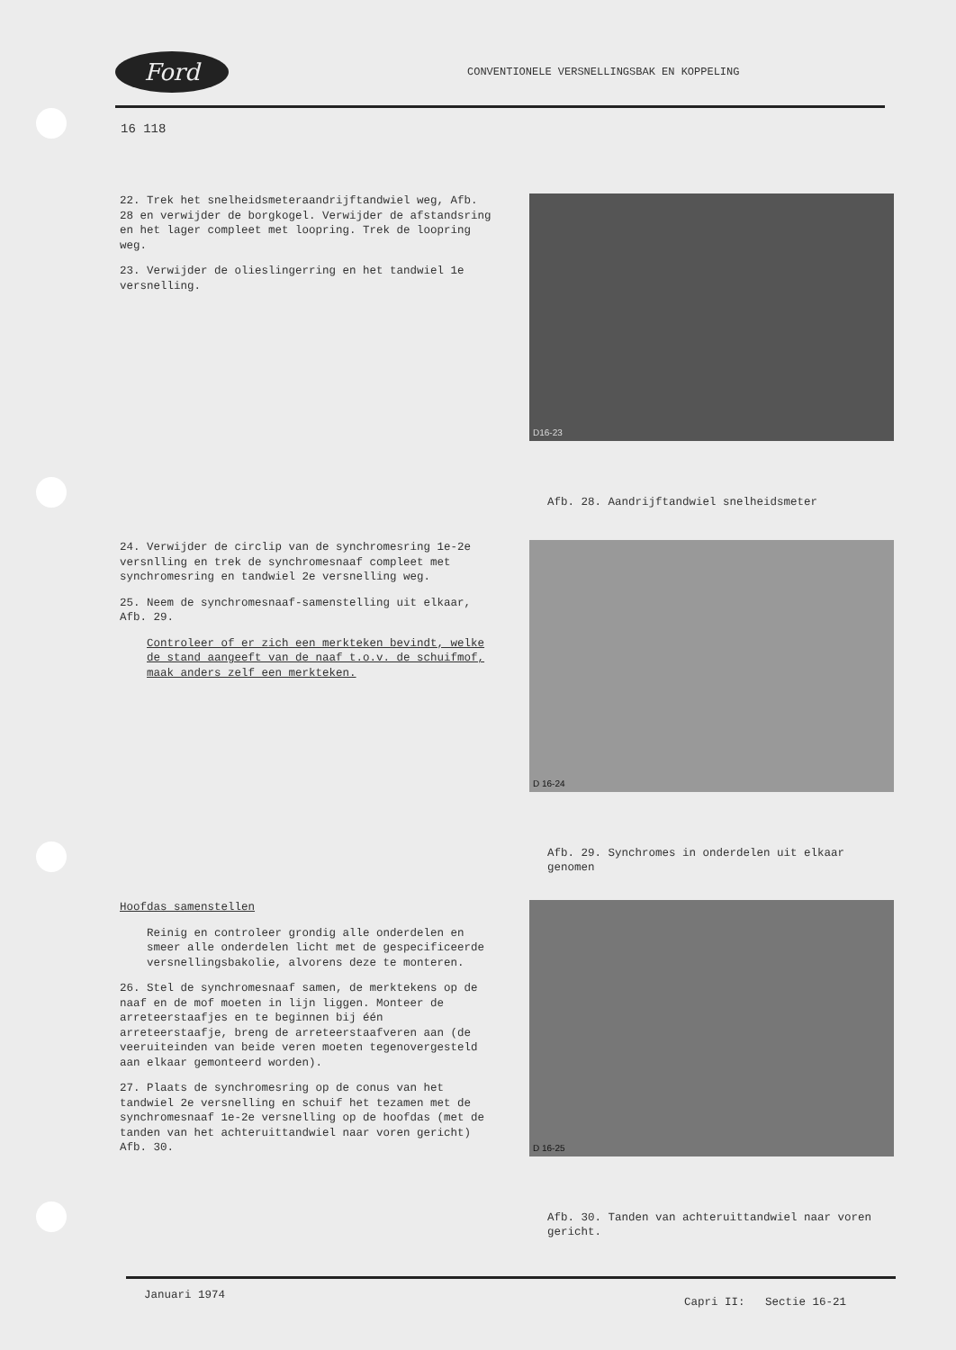Ford
CONVENTIONELE VERSNELLINGSBAK EN KOPPELING
16 118
22. Trek het snelheidsmeteraandrijftandwiel weg, Afb. 28 en verwijder de borgkogel. Verwijder de afstandsring en het lager compleet met loopring. Trek de loopring weg.
23. Verwijder de olieslingerring en het tandwiel 1e versnelling.
D16-23
Afb. 28. Aandrijftandwiel snelheidsmeter
24. Verwijder de circlip van de synchromesring 1e-2e versnlling en trek de synchromesnaaf compleet met synchromesring en tandwiel 2e versnelling weg.
25. Neem de synchromesnaaf-samenstelling uit elkaar, Afb. 29.
Controleer of er zich een merkteken bevindt, welke de stand aangeeft van de naaf t.o.v. de schuifmof, maak anders zelf een merkteken.
D 16-24
Afb. 29. Synchromes in onderdelen uit elkaar genomen
Hoofdas samenstellen
Reinig en controleer grondig alle onderdelen en smeer alle onderdelen licht met de gespecificeerde versnellingsbakolie, alvorens deze te monteren.
26. Stel de synchromesnaaf samen, de merktekens op de naaf en de mof moeten in lijn liggen. Monteer de arreteerstaafjes en te beginnen bij één arreteerstaafje, breng de arreteerstaafveren aan (de veeruiteinden van beide veren moeten tegenovergesteld aan elkaar gemonteerd worden).
27. Plaats de synchromesring op de conus van het tandwiel 2e versnelling en schuif het tezamen met de synchromesnaaf 1e-2e versnelling op de hoofdas (met de tanden van het achteruittandwiel naar voren gericht) Afb. 30.
D 16-25
Afb. 30. Tanden van achteruittandwiel naar voren gericht.
Januari 1974 Capri II: Sectie 16-21